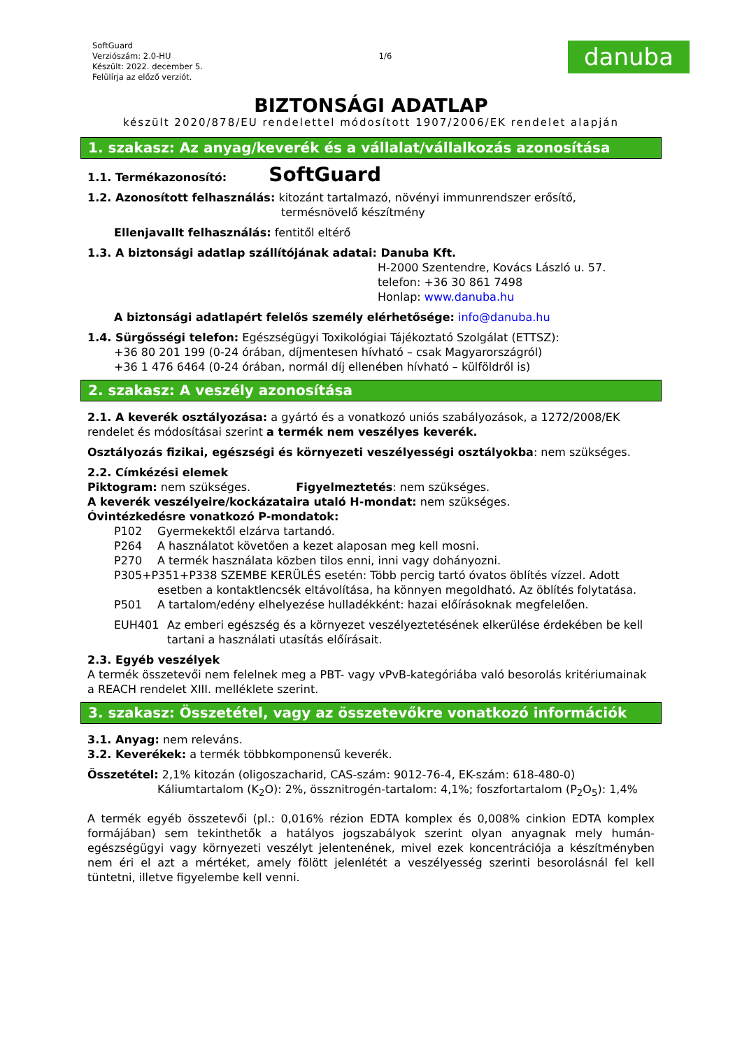SoftGuard
Verziószám: 2.0-HU
Készült: 2022. december 5.
Felülírja az előző verziót.
1/6
danuba
BIZTONSÁGI ADATLAP
készült 2020/878/EU rendelettel módosított 1907/2006/EK rendelet alapján
1. szakasz: Az anyag/keverék és a vállalat/vállalkozás azonosítása
1.1. Termékazonosító: SoftGuard
1.2. Azonosított felhasználás: kitozánt tartalmazó, növényi immunrendszer erősítő,
termésnövelő készítmény
Ellenjavallt felhasználás: fentitől eltérő
1.3. A biztonsági adatlap szállítójának adatai: Danuba Kft.
H-2000 Szentendre, Kovács László u. 57.
telefon: +36 30 861 7498
Honlap: www.danuba.hu
A biztonsági adatlapért felelős személy elérhetősége: info@danuba.hu
1.4. Sürgősségi telefon: Egészségügyi Toxikológiai Tájékoztató Szolgálat (ETTSZ):
+36 80 201 199 (0-24 órában, díjmentesen hívható – csak Magyarországról)
+36 1 476 6464 (0-24 órában, normál díj ellenében hívható – külföldről is)
2. szakasz: A veszély azonosítása
2.1. A keverék osztályozása: a gyártó és a vonatkozó uniós szabályozások, a 1272/2008/EK rendelet és módosításai szerint a termék nem veszélyes keverék.
Osztályozás fizikai, egészségi és környezeti veszélyességi osztályokba: nem szükséges.
2.2. Címkézési elemek
Piktogram: nem szükséges. Figyelmeztetés: nem szükséges.
A keverék veszélyeire/kockázataira utaló H-mondat: nem szükséges.
Óvintézkedésre vonatkozó P-mondatok:
P102 Gyermekektől elzárva tartandó.
P264 A használatot követően a kezet alaposan meg kell mosni.
P270 A termék használata közben tilos enni, inni vagy dohányozni.
P305+P351+P338 SZEMBE KERÜLÉS esetén: Több percig tartó óvatos öblítés vízzel. Adott
esetben a kontaktlencsék eltávolítása, ha könnyen megoldható. Az öblítés folytatása.
P501 A tartalom/edény elhelyezése hulladékként: hazai előírásoknak megfelelően.
EUH401 Az emberi egészség és a környezet veszélyeztetésének elkerülése érdekében be kell tartani a használati utasítás előírásait.
2.3. Egyéb veszélyek
A termék összetevői nem felelnek meg a PBT- vagy vPvB-kategóriába való besorolás kritériumainak a REACH rendelet XIII. melléklete szerint.
3. szakasz: Összetétel, vagy az összetevőkre vonatkozó információk
3.1. Anyag: nem releváns.
3.2. Keverékek: a termék többkomponensű keverék.
Összetétel: 2,1% kitozán (oligoszacharid, CAS-szám: 9012-76-4, EK-szám: 618-480-0)
Káliumtartalom (K<sub>2</sub>O): 2%, össznitrogén-tartalom: 4,1%; foszfortartalom (P<sub>2</sub>O<sub>5</sub>): 1,4%
A termék egyéb összetevői (pl.: 0,016% rézion EDTA komplex és 0,008% cinkion EDTA komplex formájában) sem tekinthetők a hatályos jogszabályok szerint olyan anyagnak mely humán-egészségügyi vagy környezeti veszélyt jelentenének, mivel ezek koncentrációja a készítményben nem éri el azt a mértéket, amely fölött jelenlétét a veszélyesség szerinti besorolásnál fel kell tüntetni, illetve figyelembe kell venni.